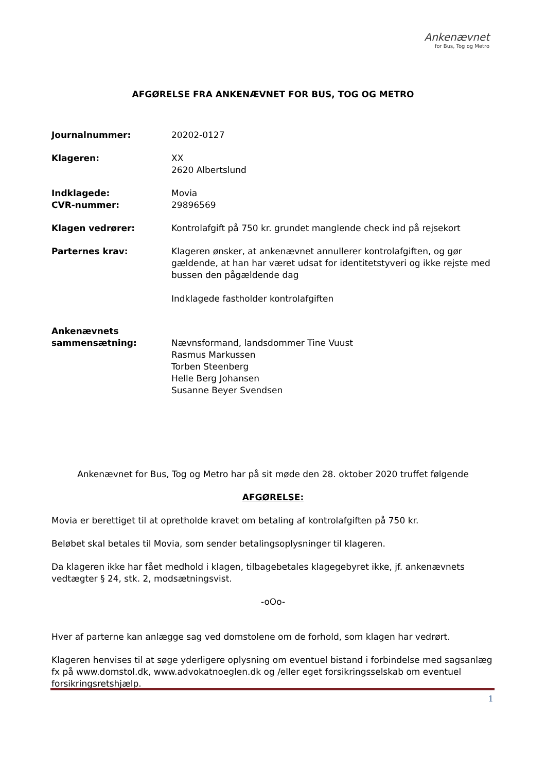Ankenævnet
for Bus, Tog og Metro
AFGØRELSE FRA ANKENÆVNET FOR BUS, TOG OG METRO
Journalnummer: 20202-0127
Klageren: XX
2620 Albertslund
Indklagede:
CVR-nummer:
Movia
29896569
Klagen vedrører: Kontrolafgift på 750 kr. grundet manglende check ind på rejsekort
Parternes krav: Klageren ønsker, at ankenævnet annullerer kontrolafgiften, og gør gældende, at han har været udsat for identitetstyveri og ikke rejste med bussen den pågældende dag
Indklagede fastholder kontrolafgiften
Ankenævnets
sammensætning:
Nævnsformand, landsdommer Tine Vuust
Rasmus Markussen
Torben Steenberg
Helle Berg Johansen
Susanne Beyer Svendsen
Ankenævnet for Bus, Tog og Metro har på sit møde den 28. oktober 2020 truffet følgende
AFGØRELSE:
Movia er berettiget til at opretholde kravet om betaling af kontrolafgiften på 750 kr.
Beløbet skal betales til Movia, som sender betalingsoplysninger til klageren.
Da klageren ikke har fået medhold i klagen, tilbagebetales klagegebyret ikke, jf. ankenævnets vedtægter § 24, stk. 2, modsætningsvist.
-oOo-
Hver af parterne kan anlægge sag ved domstolene om de forhold, som klagen har vedrørt.
Klageren henvises til at søge yderligere oplysning om eventuel bistand i forbindelse med sagsanlæg fx på www.domstol.dk, www.advokatnoeglen.dk og /eller eget forsikringsselskab om eventuel forsikringsretshjælp.
1